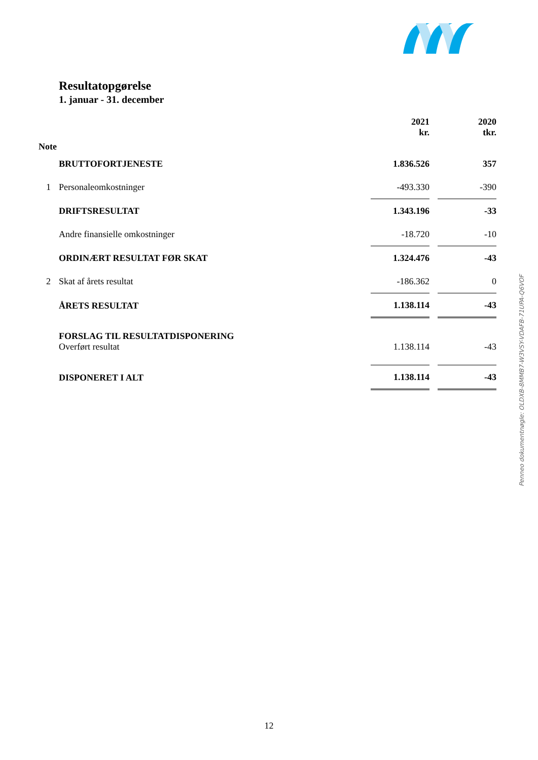Resultatopgørelse
1. januar - 31. december
| Note | | 2021 kr. | | 2020 tkr. |
| | BRUTTOFORTJENESTE | 1.836.526 | | 357 |
| 1 | Personaleomkostninger | -493.330 | | -390 |
| | DRIFTSRESULTAT | 1.343.196 | | -33 |
| | Andre finansielle omkostninger | -18.720 | | -10 |
| | ORDINÆRT RESULTAT FØR SKAT | 1.324.476 | | -43 |
| 2 | Skat af årets resultat | -186.362 | | 0 |
| | ÅRETS RESULTAT | 1.138.114 | | -43 |
| | FORSLAG TIL RESULTATDISPONERING | | | |
| | Overført resultat | 1.138.114 | | -43 |
| | DISPONERET I ALT | 1.138.114 | | -43 |
Penneo dokumentnøgle: OLDXB-8MMB7-W3VSY-VDAFB-71UPA-Q6VOF
12